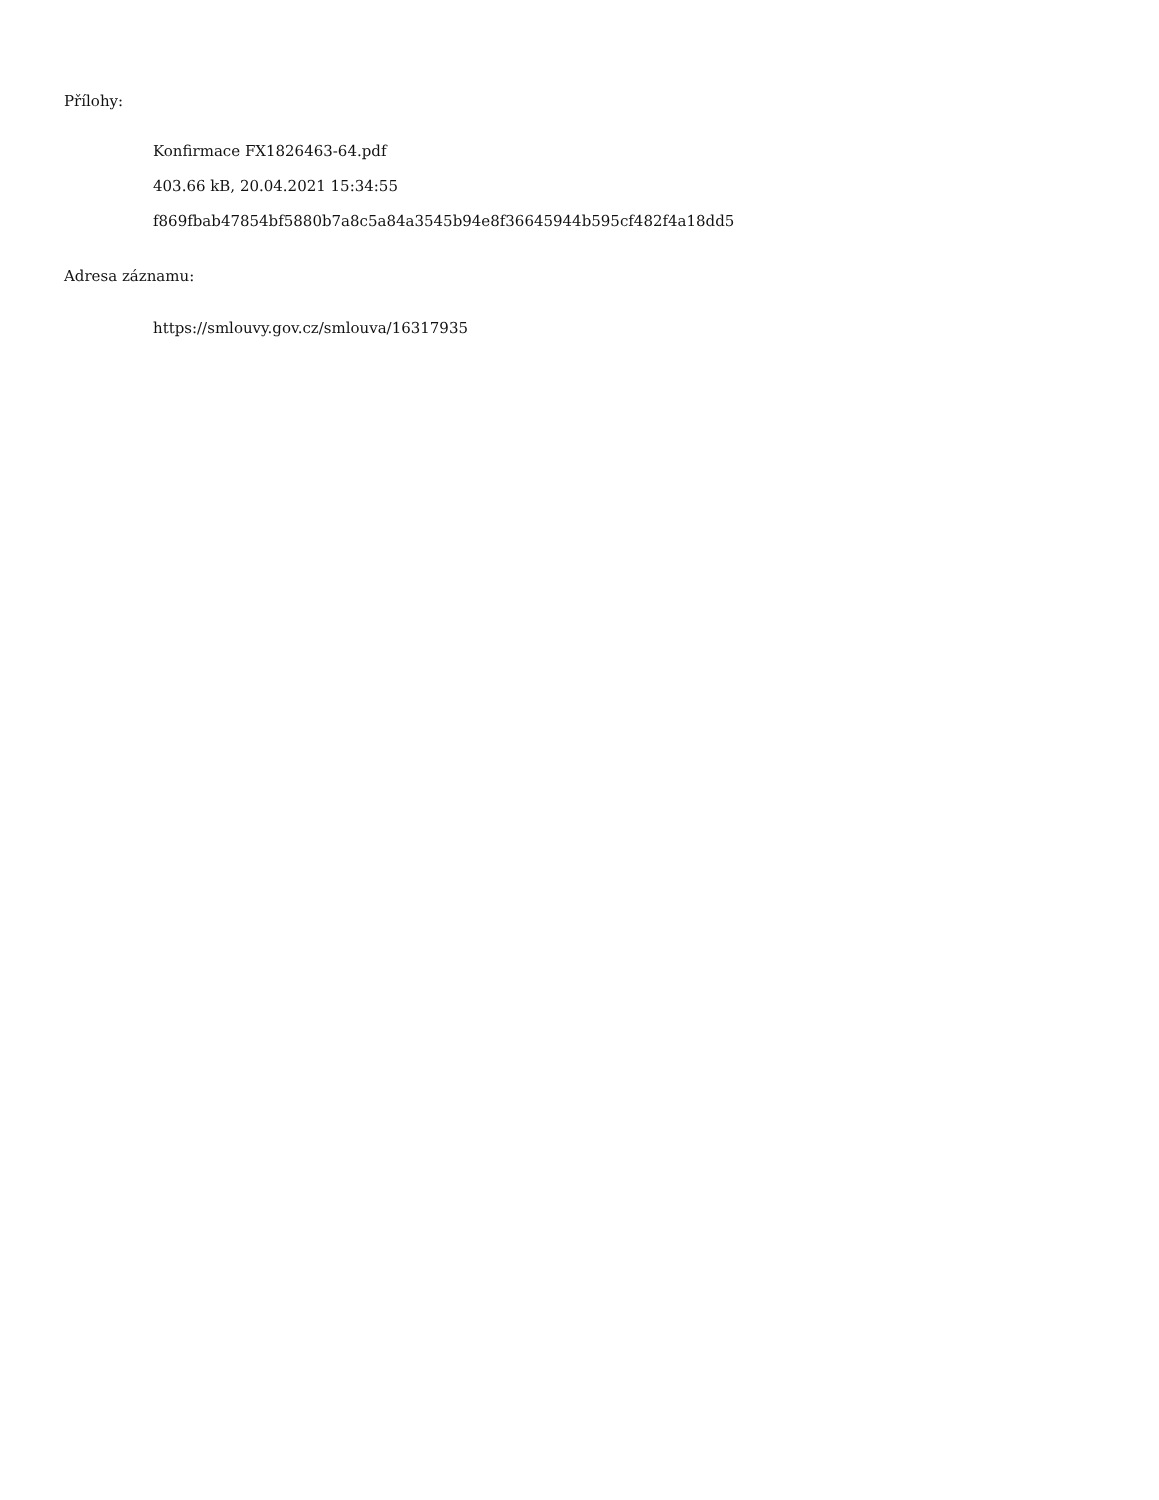Přílohy:
Konfirmace FX1826463-64.pdf
403.66 kB, 20.04.2021 15:34:55
f869fbab47854bf5880b7a8c5a84a3545b94e8f36645944b595cf482f4a18dd5
Adresa záznamu:
https://smlouvy.gov.cz/smlouva/16317935